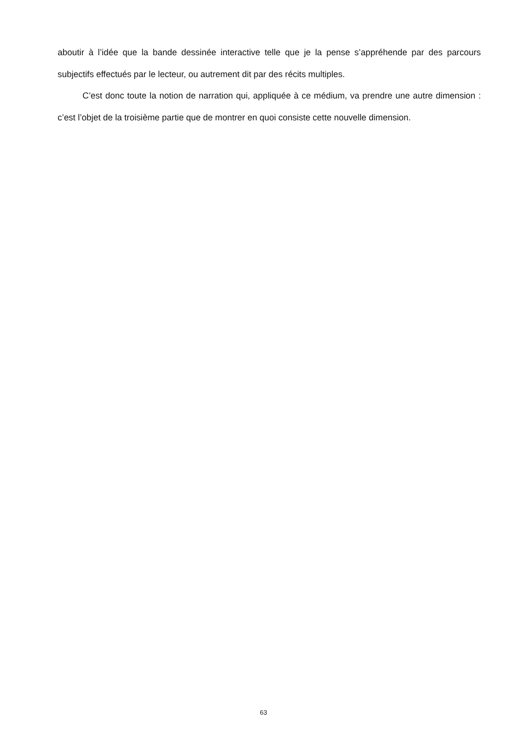aboutir à l’idée que la bande dessinée interactive telle que je la pense s’appréhende par des parcours subjectifs effectués par le lecteur, ou autrement dit par des récits multiples.
C’est donc toute la notion de narration qui, appliquée à ce médium, va prendre une autre dimension : c’est l’objet de la troisième partie que de montrer en quoi consiste cette nouvelle dimension.
63